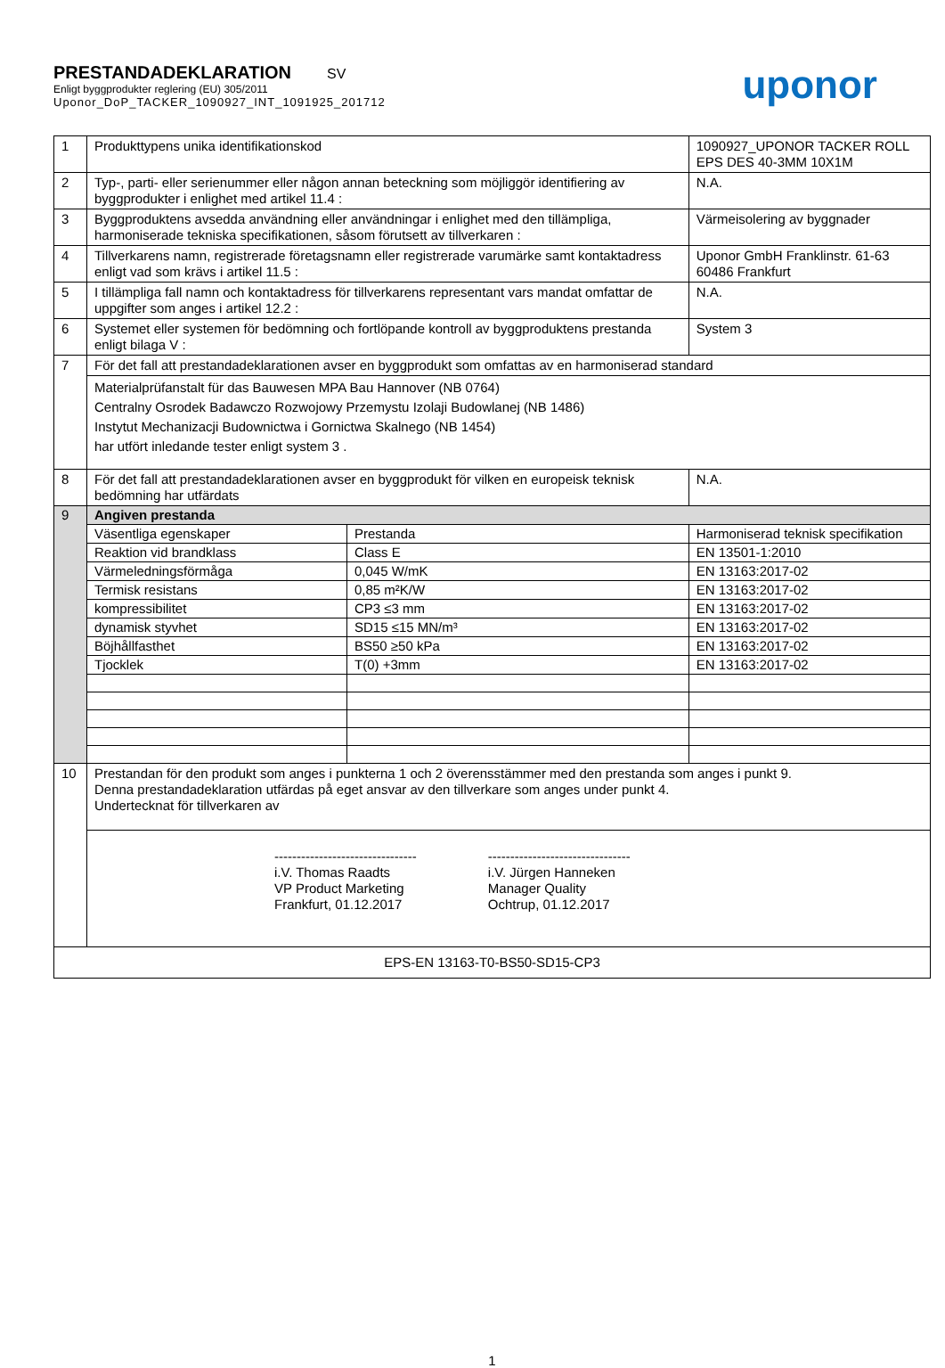PRESTANDADEKLARATION SV
Enligt byggprodukter reglering (EU) 305/2011
Uponor_DoP_TACKER_1090927_INT_1091925_201712
uponor
| 1 | Produkttypens unika identifikationskod | | 1090927_UPONOR TACKER ROLL EPS DES 40-3MM 10X1M | |
| 2 | Typ-, parti- eller serienummer eller någon annan beteckning som möjliggör identifiering av byggprodukter i enlighet med artikel 11.4 : | | N.A. | |
| 3 | Byggproduktens avsedda användning eller användningar i enlighet med den tillämpliga, harmoniserade tekniska specifikationen, såsom förutsett av tillverkaren : | | Värmeisolering av byggnader | |
| 4 | Tillverkarens namn, registrerade företagsnamn eller registrerade varumärke samt kontaktadress enligt vad som krävs i artikel 11.5 : | | Uponor GmbH Franklinstr. 61-63 60486 Frankfurt | |
| 5 | I tillämpliga fall namn och kontaktadress för tillverkarens representant vars mandat omfattar de uppgifter som anges i artikel 12.2 : | | N.A. | |
| 6 | Systemet eller systemen för bedömning och fortlöpande kontroll av byggproduktens prestanda enligt bilaga V : | | System 3 | |
| 7 | För det fall att prestandadeklarationen avser en byggprodukt som omfattas av en harmoniserad standard | | | |
| | Materialprüfanstalt für das Bauwesen MPA Bau Hannover (NB 0764) Centralny Osrodek Badawczo Rozwojowy Przemystu Izolaji Budowlanej (NB 1486) Instytut Mechanizacji Budownictwa i Gornictwa Skalnego (NB 1454) har utfört inledande tester enligt system 3 . | | | |
| 8 | För det fall att prestandadeklarationen avser en byggprodukt för vilken en europeisk teknisk bedömning har utfärdats | | | N.A. |
| 9 | Angiven prestanda | | | |
| | Väsentliga egenskaper | Prestanda | | Harmoniserad teknisk specifikation |
| | Reaktion vid brandklass | Class E | | EN 13501-1:2010 |
| | Värmeledningsförmåga | 0,045 W/mK | | EN 13163:2017-02 |
| | Termisk resistans | 0,85 m²K/W | | EN 13163:2017-02 |
| | kompressibilitet | CP3 ≤3 mm | | EN 13163:2017-02 |
| | dynamisk styvhet | SD15 ≤15 MN/m³ | | EN 13163:2017-02 |
| | Böjhållfasthet | BS50 ≥50 kPa | | EN 13163:2017-02 |
| | Tjocklek | T(0) +3mm | | EN 13163:2017-02 |
| 10 | Prestandan för den produkt som anges i punkterna 1 och 2 överensstämmer med den prestanda som anges i punkt 9. Denna prestandadeklaration utfärdas på eget ansvar av den tillverkare som anges under punkt 4. Undertecknat för tillverkaren av | | | |
| | -------------------------------- i.V. Thomas Raadts VP Product Marketing Frankfurt, 01.12.2017 -------------------------------- i.V. Jürgen Hanneken Manager Quality Ochtrup, 01.12.2017 | | | |
| EPS-EN 13163-T0-BS50-SD15-CP3 | | | | |
1